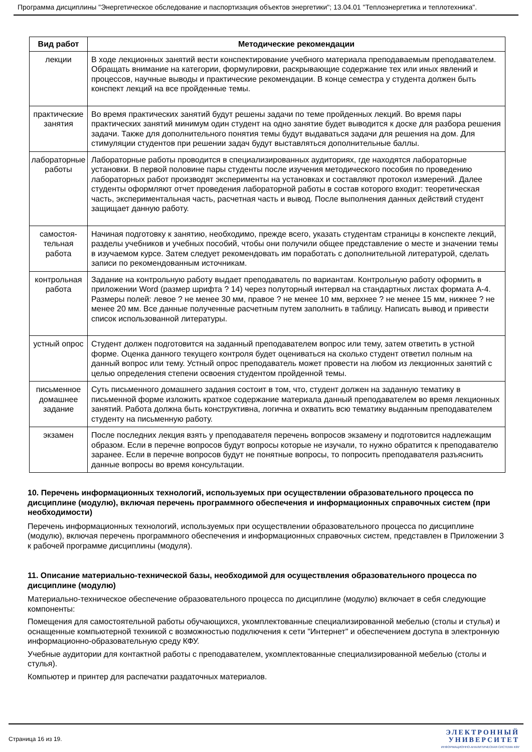Программа дисциплины "Энергетическое обследование и паспортизация объектов энергетики"; 13.04.01 "Теплоэнергетика и теплотехника".
| Вид работ | Методические рекомендации |
| --- | --- |
| лекции | В ходе лекционных занятий вести конспектирование учебного материала преподаваемым преподавателем. Обращать внимание на категории, формулировки, раскрывающие содержание тех или иных явлений и процессов, научные выводы и практические рекомендации. В конце семестра у студента должен быть конспект лекций на все пройденные темы. |
| практические занятия | Во время практических занятий будут решены задачи по теме пройденных лекций. Во время пары практических занятий минимум один студент на одно занятие будет выводится к доске для разбора решения задачи. Также для дополнительного понятия темы будут выдаваться задачи для решения на дом. Для стимуляции студентов при решении задач будут выставляться дополнительные баллы. |
| лабораторные работы | Лабораторные работы проводится в специализированных аудиториях, где находятся лабораторные установки. В первой половине пары студенты после изучения методического пособия по проведению лабораторных работ производят эксперименты на установках и составляют протокол измерений. Далее студенты оформляют отчет проведения лабораторной работы в состав которого входит: теоретическая часть, экспериментальная часть, расчетная часть и вывод. После выполнения данных действий студент защищает данную работу. |
| самостоя- тельная работа | Начиная подготовку к занятию, необходимо, прежде всего, указать студентам страницы в конспекте лекций, разделы учебников и учебных пособий, чтобы они получили общее представление о месте и значении темы в изучаемом курсе. Затем следует рекомендовать им поработать с дополнительной литературой, сделать записи по рекомендованным источникам. |
| контрольная работа | Задание на контрольную работу выдает преподаватель по вариантам. Контрольную работу оформить в приложении Word (размер шрифта ? 14) через полуторный интервал на стандартных листах формата А-4. Размеры полей: левое ? не менее 30 мм, правое ? не менее 10 мм, верхнее ? не менее 15 мм, нижнее ? не менее 20 мм. Все данные полученные расчетным путем заполнить в таблицу. Написать вывод и привести список использованной литературы. |
| устный опрос | Студент должен подготовится на заданный преподавателем вопрос или тему, затем ответить в устной форме. Оценка данного текущего контроля будет оцениваться на сколько студент ответил полным на данный вопрос или тему. Устный опрос преподаватель может провести на любом из лекционных занятий с целью определения степени освоения студентом пройденной темы. |
| письменное домашнее задание | Суть письменного домашнего задания состоит в том, что, студент должен на заданную тематику в письменной форме изложить краткое содержание материала данный преподавателем во время лекционных занятий. Работа должна быть конструктивна, логична и охватить всю тематику выданным преподавателем студенту на письменную работу. |
| экзамен | После последних лекция взять у преподавателя перечень вопросов экзамену и подготовится надлежащим образом. Если в перечне вопросов будут вопросы которые не изучали, то нужно обратится к преподавателю заранее. Если в перечне вопросов будут не понятные вопросы, то попросить преподавателя разъяснить данные вопросы во время консультации. |
10. Перечень информационных технологий, используемых при осуществлении образовательного процесса по дисциплине (модулю), включая перечень программного обеспечения и информационных справочных систем (при необходимости)
Перечень информационных технологий, используемых при осуществлении образовательного процесса по дисциплине (модулю), включая перечень программного обеспечения и информационных справочных систем, представлен в Приложении 3 к рабочей программе дисциплины (модуля).
11. Описание материально-технической базы, необходимой для осуществления образовательного процесса по дисциплине (модулю)
Материально-техническое обеспечение образовательного процесса по дисциплине (модулю) включает в себя следующие компоненты:
Помещения для самостоятельной работы обучающихся, укомплектованные специализированной мебелью (столы и стулья) и оснащенные компьютерной техникой с возможностью подключения к сети "Интернет" и обеспечением доступа в электронную информационно-образовательную среду КФУ.
Учебные аудитории для контактной работы с преподавателем, укомплектованные специализированной мебелью (столы и стулья).
Компьютер и принтер для распечатки раздаточных материалов.
Страница 16 из 19.
ЭЛЕКТРОННЫЙ
УНИВЕРСИТЕТ
ИНФОРМАЦИОННО-АНАЛИТИЧЕСКАЯ СИСТЕМА КФУ